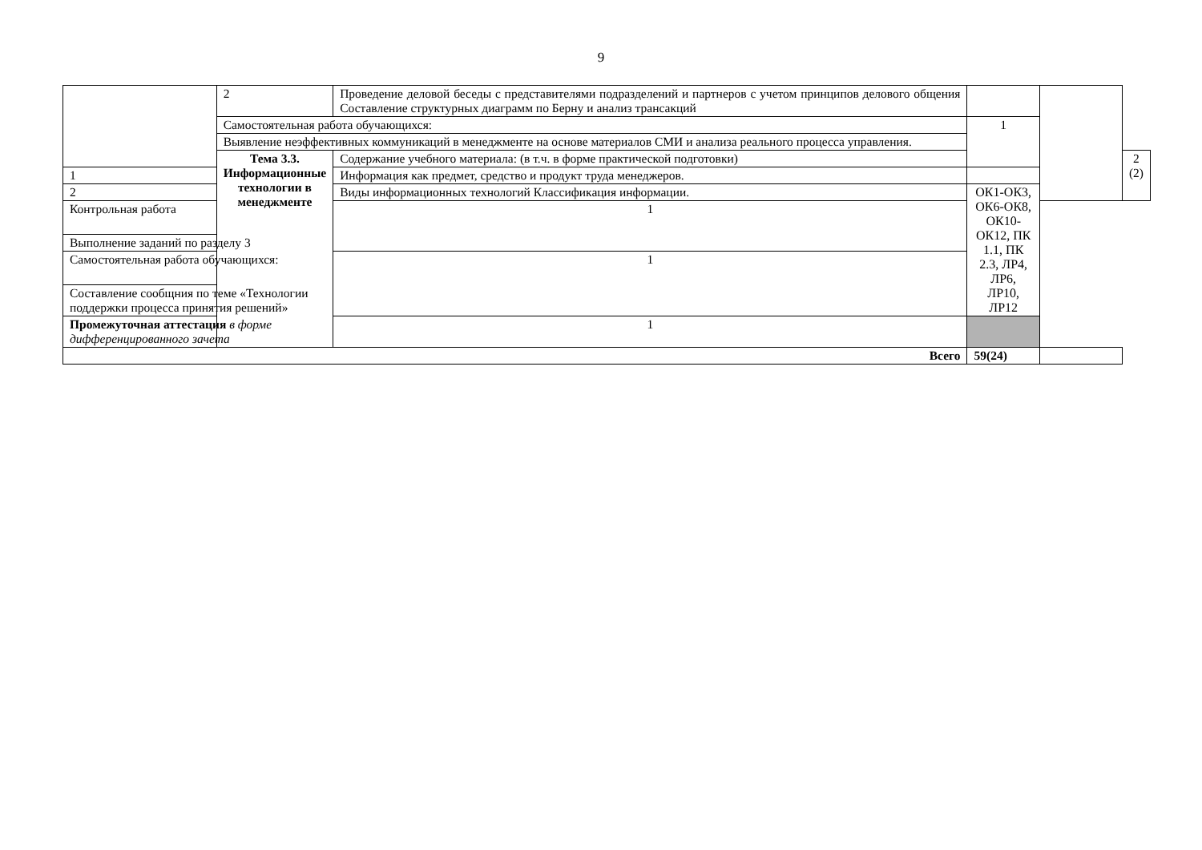9
| | 2 | Проведение деловой беседы с представителями подразделений и партнеров с учетом принципов делового общения Составление структурных диаграмм по Берну и анализ трансакций | | | |
| | Самостоятельная работа обучающихся: | | 1 | | |
| | Выявление неэффективных коммуникаций в менеджменте на основе материалов СМИ и анализа реального процесса управления. | | | | |
| | Тема 3.3. Информационные технологии в менеджменте | Содержание учебного материала: (в т.ч. в форме практической подготовки) | | | 2 (2) |
| 1 | | Информация как предмет, средство и продукт труда менеджеров. | | | |
| 2 | | Виды информационных технологий Классификация информации. | ОК1-ОК3, ОК6-ОК8, ОК10-ОК12, ПК 1.1, ПК 2.3, ЛР4, ЛР6, ЛР10, ЛР12 | | |
| Контрольная работа | | 1 | | | |
| Выполнение заданий по разделу 3 | | | | | |
| Самостоятельная работа обучающихся: | | 1 | | | |
| Составление сообщния по теме «Технологии поддержки процесса принятия решений» | | | | | |
| Промежуточная аттестация в форме дифференцированного зачета | | 1 | | | |
| Всего | | | 59(24) | | |